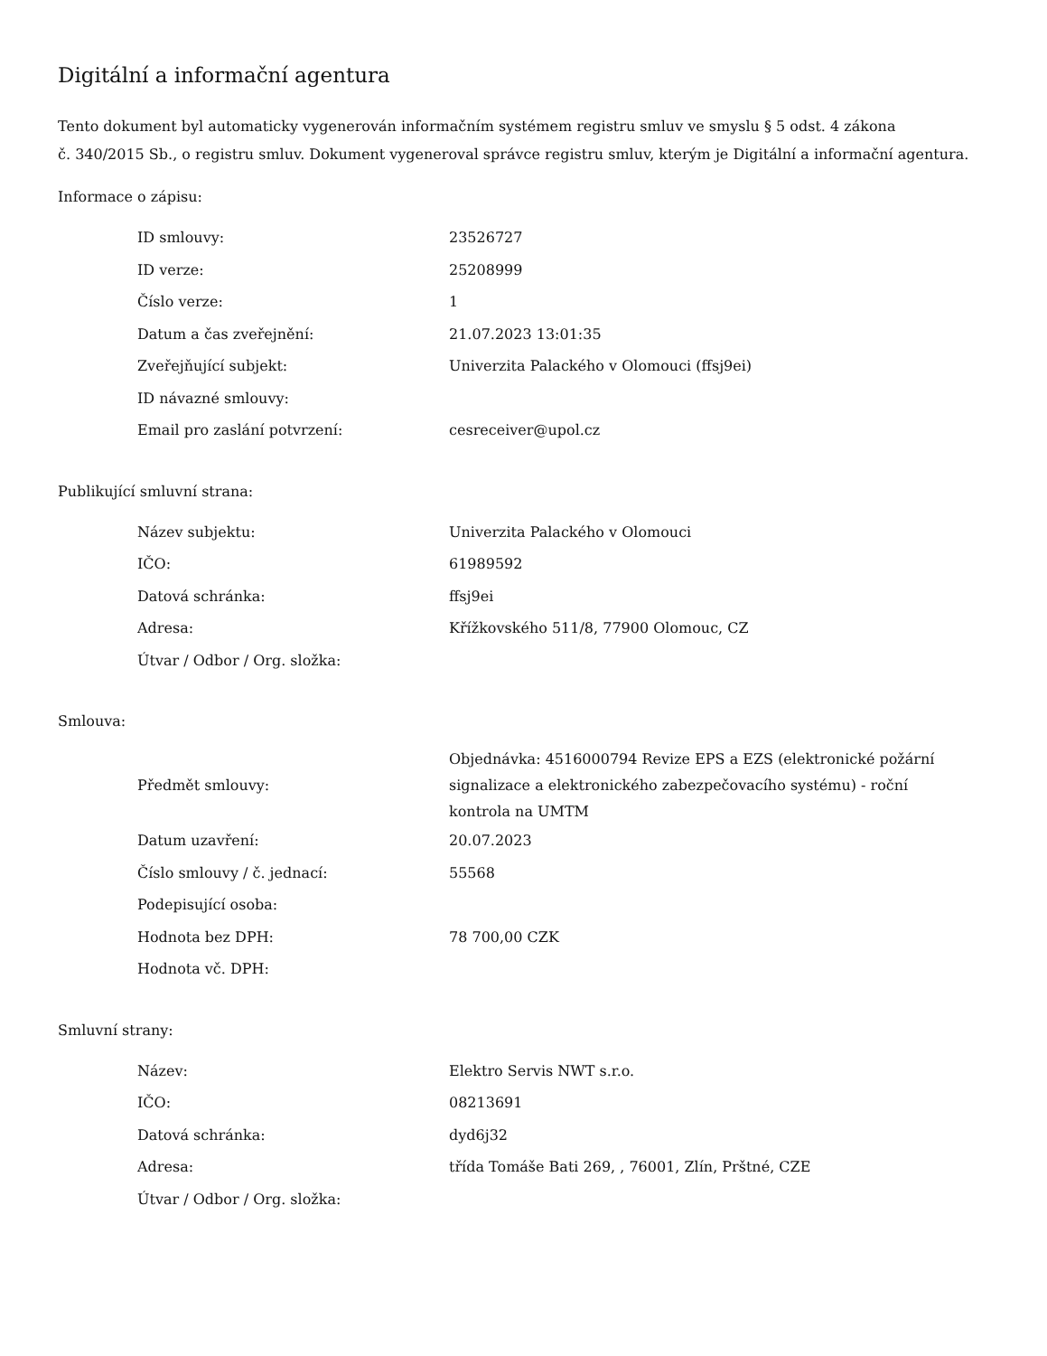Digitální a informační agentura
Tento dokument byl automaticky vygenerován informačním systémem registru smluv ve smyslu § 5 odst. 4 zákona
č. 340/2015 Sb., o registru smluv. Dokument vygeneroval správce registru smluv, kterým je Digitální a informační agentura.
Informace o zápisu:
| ID smlouvy: | 23526727 |
| ID verze: | 25208999 |
| Číslo verze: | 1 |
| Datum a čas zveřejnění: | 21.07.2023 13:01:35 |
| Zveřejňující subjekt: | Univerzita Palackého v Olomouci (ffsj9ei) |
| ID návazné smlouvy: | |
| Email pro zaslání potvrzení: | cesreceiver@upol.cz |
Publikující smluvní strana:
| Název subjektu: | Univerzita Palackého v Olomouci |
| IČO: | 61989592 |
| Datová schránka: | ffsj9ei |
| Adresa: | Křížkovského 511/8, 77900 Olomouc, CZ |
| Útvar / Odbor / Org. složka: | |
Smlouva:
| Předmět smlouvy: | Objednávka: 4516000794 Revize EPS a EZS (elektronické požární signalizace a elektronického zabezpečovacího systému) - roční kontrola na UMTM |
| Datum uzavření: | 20.07.2023 |
| Číslo smlouvy / č. jednací: | 55568 |
| Podepisující osoba: | |
| Hodnota bez DPH: | 78 700,00 CZK |
| Hodnota vč. DPH: | |
Smluvní strany:
| Název: | Elektro Servis NWT s.r.o. |
| IČO: | 08213691 |
| Datová schránka: | dyd6j32 |
| Adresa: | třída Tomáše Bati 269, , 76001, Zlín, Prštné, CZE |
| Útvar / Odbor / Org. složka: | |